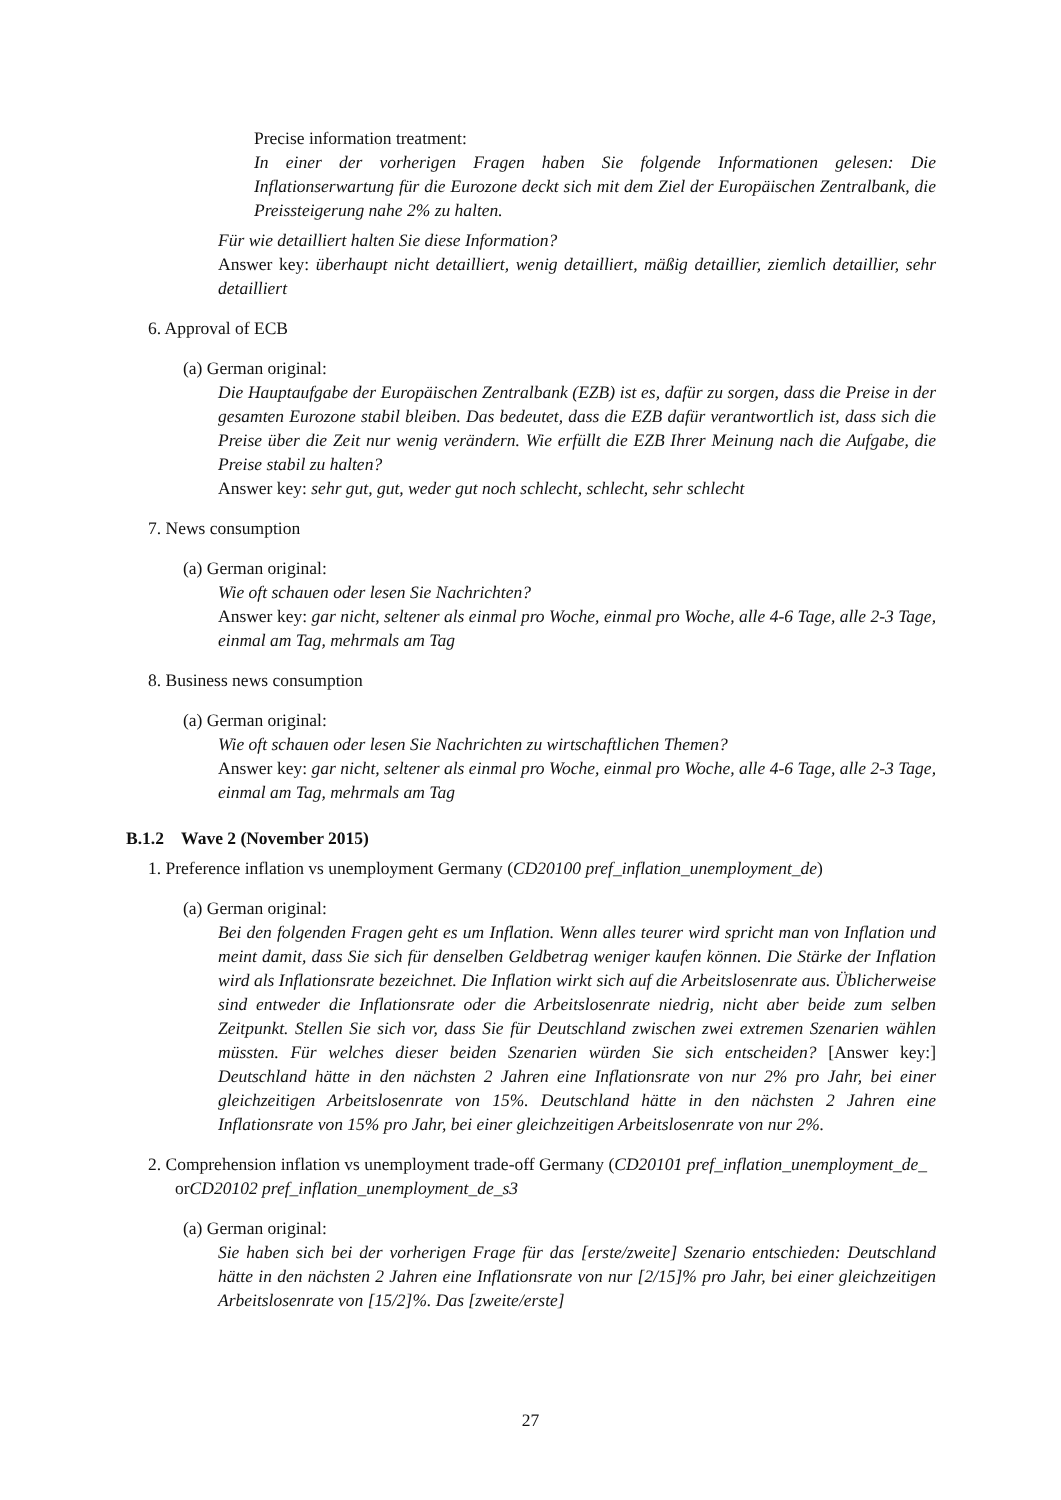Precise information treatment:
In einer der vorherigen Fragen haben Sie folgende Informationen gelesen: Die Inflationserwartung für die Eurozone deckt sich mit dem Ziel der Europäischen Zentralbank, die Preissteigerung nahe 2% zu halten.
Für wie detailliert halten Sie diese Information?
Answer key: überhaupt nicht detailliert, wenig detailliert, mäßig detaillier, ziemlich detaillier, sehr detailliert
6. Approval of ECB
(a) German original:
Die Hauptaufgabe der Europäischen Zentralbank (EZB) ist es, dafür zu sorgen, dass die Preise in der gesamten Eurozone stabil bleiben. Das bedeutet, dass die EZB dafür verantwortlich ist, dass sich die Preise über die Zeit nur wenig verändern. Wie erfüllt die EZB Ihrer Meinung nach die Aufgabe, die Preise stabil zu halten?
Answer key: sehr gut, gut, weder gut noch schlecht, schlecht, sehr schlecht
7. News consumption
(a) German original:
Wie oft schauen oder lesen Sie Nachrichten?
Answer key: gar nicht, seltener als einmal pro Woche, einmal pro Woche, alle 4-6 Tage, alle 2-3 Tage, einmal am Tag, mehrmals am Tag
8. Business news consumption
(a) German original:
Wie oft schauen oder lesen Sie Nachrichten zu wirtschaftlichen Themen?
Answer key: gar nicht, seltener als einmal pro Woche, einmal pro Woche, alle 4-6 Tage, alle 2-3 Tage, einmal am Tag, mehrmals am Tag
B.1.2 Wave 2 (November 2015)
1. Preference inflation vs unemployment Germany (CD20100 pref_inflation_unemployment_de)
(a) German original:
Bei den folgenden Fragen geht es um Inflation. Wenn alles teurer wird spricht man von Inflation und meint damit, dass Sie sich für denselben Geldbetrag weniger kaufen können. Die Stärke der Inflation wird als Inflationsrate bezeichnet. Die Inflation wirkt sich auf die Arbeitslosenrate aus. Üblicherweise sind entweder die Inflationsrate oder die Arbeitslosenrate niedrig, nicht aber beide zum selben Zeitpunkt. Stellen Sie sich vor, dass Sie für Deutschland zwischen zwei extremen Szenarien wählen müssten. Für welches dieser beiden Szenarien würden Sie sich entscheiden? [Answer key:] Deutschland hätte in den nächsten 2 Jahren eine Inflationsrate von nur 2% pro Jahr, bei einer gleichzeitigen Arbeitslosenrate von 15%. Deutschland hätte in den nächsten 2 Jahren eine Inflationsrate von 15% pro Jahr, bei einer gleichzeitigen Arbeitslosenrate von nur 2%.
2. Comprehension inflation vs unemployment trade-off Germany (CD20101 pref_inflation_unemployment_de_
orCD20102 pref_inflation_unemployment_de_s3
(a) German original:
Sie haben sich bei der vorherigen Frage für das [erste/zweite] Szenario entschieden: Deutschland hätte in den nächsten 2 Jahren eine Inflationsrate von nur [2/15]% pro Jahr, bei einer gleichzeitigen Arbeitslosenrate von [15/2]%. Das [zweite/erste]
27